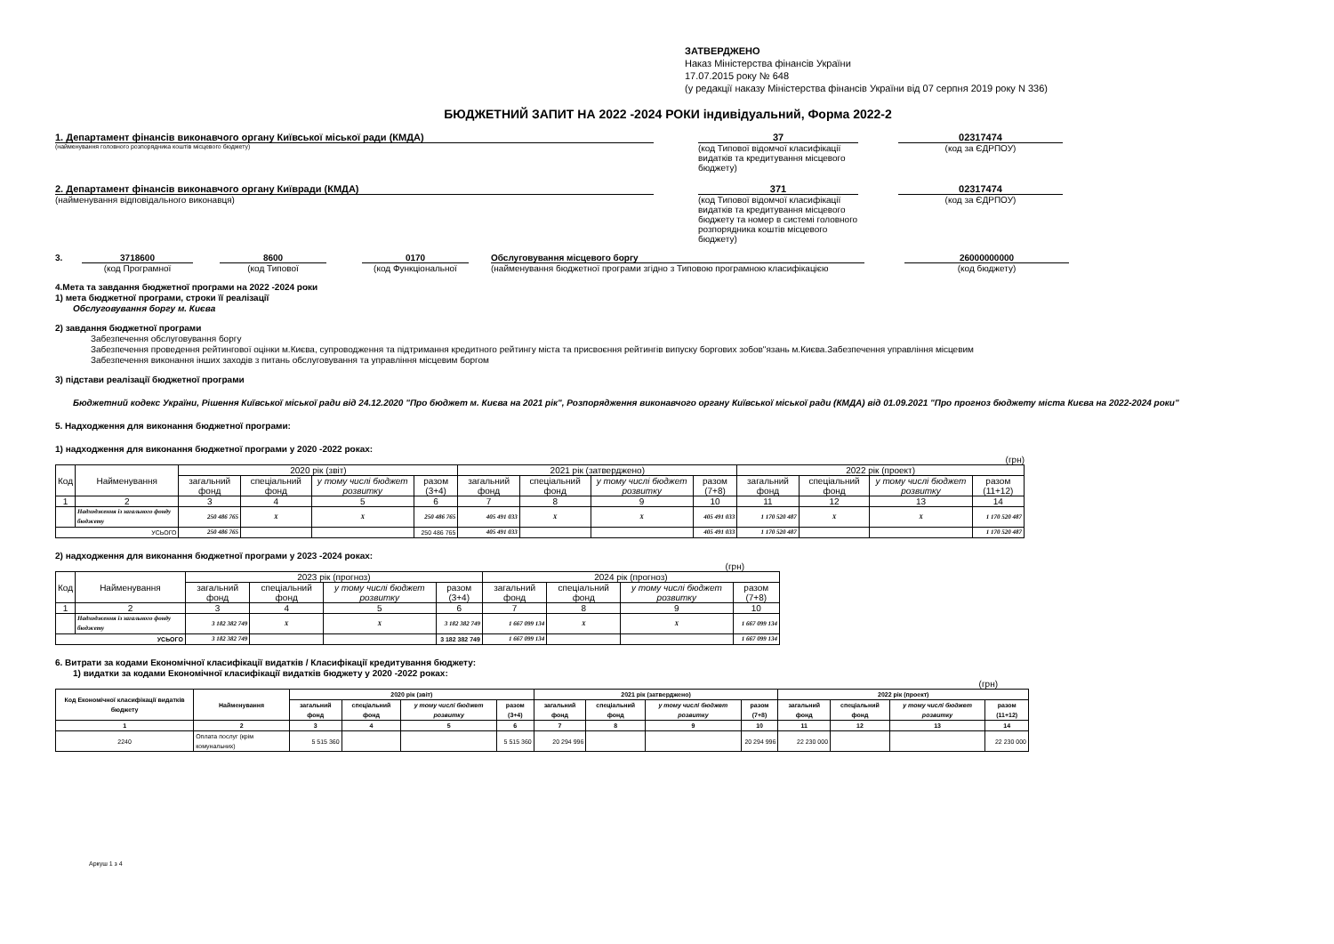ЗАТВЕРДЖЕНО
Наказ Міністерства фінансів України
17.07.2015 року № 648
(у редакції наказу Міністерства фінансів України від 07 серпня 2019 року N 336)
БЮДЖЕТНИЙ ЗАПИТ НА 2022 -2024 РОКИ індивідуальний, Форма 2022-2
1. Департамент фінансів виконавчого органу Київської міської ради (КМДА)
(найменування головного розпорядника коштів місцевого бюджету)
37
(код Типової відомчої класифікації видатків та кредитування місцевого бюджету)
02317474
(код за ЄДРПОУ)
2. Департамент фінансів виконавчого органу Київради (КМДА)
(найменування відповідального виконавця)
371
(код Типової відомчої класифікації видатків та кредитування місцевого бюджету та номер в системі головного розпорядника коштів місцевого бюджету)
02317474
(код за ЄДРПОУ)
3. 3718600
(код Програмної
8600
(код Типової
0170
(код Функціональної
Обслуговування місцевого боргу
(найменування бюджетної програми згідно з Типовою програмною класифікацією
26000000000
(код бюджету)
4.Мета та завдання бюджетної програми на 2022 -2024 роки
1) мета бюджетної програми, строки її реалізації
Обслуговування боргу м. Києва
2) завдання бюджетної програми
Забезпечення обслуговування боргу
Забезпечення проведення рейтингової оцінки м.Києва, супроводження та підтримання кредитного рейтингу міста та присвоєння рейтингів випуску боргових зобов"язань м.Києва.Забезпечення управління місцевим
Забезпечення виконання інших заходів з питань обслуговування та управління місцевим боргом
3) підстави реалізації бюджетної програми
Бюджетний кодекс України, Рішення Київської міської ради від 24.12.2020 "Про бюджет м. Києва на 2021 рік", Розпорядження виконавчого органу Київської міської ради (КМДА) від 01.09.2021 "Про прогноз бюджету міста Києва на 2022-2024 роки"
5. Надходження для виконання бюджетної програми:
1) надходження для виконання бюджетної програми у 2020 -2022 роках:
(грн)
| Код | Найменування | 2020 рік (звіт) | | | | 2021 рік (затверджено) | | | | 2022 рік (проект) | | | |
| --- | --- | --- | --- | --- | --- | --- | --- | --- | --- | --- | --- | --- | --- |
| | | загальний фонд | спеціальний фонд | у тому числі бюджет розвитку | разом (3+4) | загальний фонд | спеціальний фонд | у тому числі бюджет розвитку | разом (7+8) | загальний фонд | спеціальний фонд | у тому числі бюджет розвитку | разом (11+12) |
| 1 | 2 | 3 | 4 | 5 | 6 | 7 | 8 | 9 | 10 | 11 | 12 | 13 | 14 |
| | Надходження із загального фонду бюджету | 250 486 765 | X | X | 250 486 765 | 405 491 033 | X | X | 405 491 033 | 1 170 520 487 | X | X | 1 170 520 487 |
| УСЬОГО | | 250 486 765 | | | 250 486 765 | 405 491 033 | | | 405 491 033 | 1 170 520 487 | | | 1 170 520 487 |
2) надходження для виконання бюджетної програми у 2023 -2024 роках:
(грн)
| Код | Найменування | 2023 рік (прогноз) | | | | 2024 рік (прогноз) | | | |
| --- | --- | --- | --- | --- | --- | --- | --- | --- | --- |
| | | загальний фонд | спеціальний фонд | у тому числі бюджет розвитку | разом (3+4) | загальний фонд | спеціальний фонд | у тому числі бюджет розвитку | разом (7+8) |
| 1 | 2 | 3 | 4 | 5 | 6 | 7 | 8 | 9 | 10 |
| | Надходження із загального фонду бюджету | 3 182 382 749 | X | X | 3 182 382 749 | 1 667 099 134 | X | X | 1 667 099 134 |
| УСЬОГО | | 3 182 382 749 | | | 3 182 382 749 | 1 667 099 134 | | | 1 667 099 134 |
6. Витрати за кодами Економічної класифікації видатків / Класифікації кредитування бюджету:
1) видатки за кодами Економічної класифікації видатків бюджету у 2020 -2022 роках:
(грн)
| Код Економічної класифікації видатків бюджету | Найменування | 2020 рік (звіт) | | | | 2021 рік (затверджено) | | | | 2022 рік (проект) | | | |
| --- | --- | --- | --- | --- | --- | --- | --- | --- | --- | --- | --- | --- | --- |
| | | загальний фонд | спеціальний фонд | у тому числі бюджет розвитку | разом (3+4) | загальний фонд | спеціальний фонд | у тому числі бюджет розвитку | разом (7+8) | загальний фонд | спеціальний фонд | у тому числі бюджет розвитку | разом (11+12) |
| 1 | 2 | 3 | 4 | 5 | 6 | 7 | 8 | 9 | 10 | 11 | 12 | 13 | 14 |
| 2240 | Оплата послуг (крім комунальних) | 5 515 360 | | | 5 515 360 | 20 294 996 | | | 20 294 996 | 22 230 000 | | | 22 230 000 |
Аркуш 1 з 4